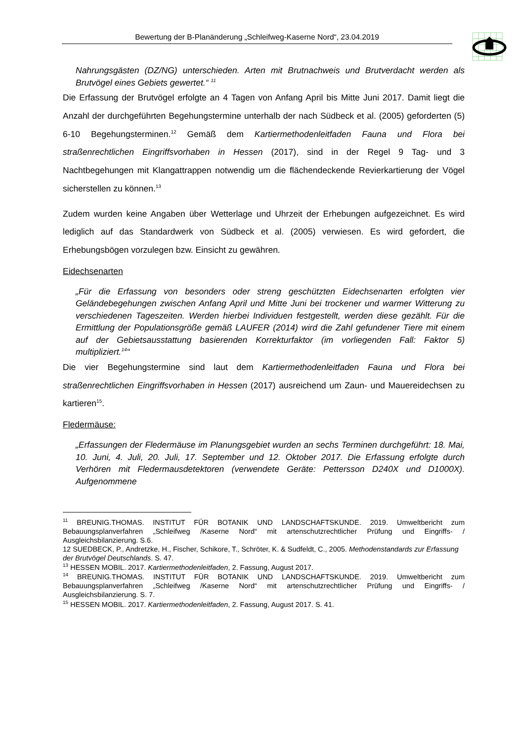Bewertung der B-Planänderung „Schleifweg-Kaserne Nord“, 23.04.2019
Nahrungsgästen (DZ/NG) unterschieden. Arten mit Brutnachweis und Brutverdacht werden als Brutvögel eines Gebiets gewertet.“ <sup>11</sup>
Die Erfassung der Brutvögel erfolgte an 4 Tagen von Anfang April bis Mitte Juni 2017. Damit liegt die Anzahl der durchgeführten Begehungstermine unterhalb der nach Südbeck et al. (2005) geforderten (5) 6-10 Begehungsterminen.<sup>12</sup> Gemäß dem Kartiermethodenleitfaden Fauna und Flora bei straßenrechtlichen Eingriffsvorhaben in Hessen (2017), sind in der Regel 9 Tag- und 3 Nachtbegehungen mit Klangattrappen notwendig um die flächendeckende Revierkartierung der Vögel sicherstellen zu können.<sup>13</sup>
Zudem wurden keine Angaben über Wetterlage und Uhrzeit der Erhebungen aufgezeichnet. Es wird lediglich auf das Standardwerk von Südbeck et al. (2005) verwiesen. Es wird gefordert, die Erhebungsbögen vorzulegen bzw. Einsicht zu gewähren.
Eidechsenarten
„Für die Erfassung von besonders oder streng geschützten Eidechsenarten erfolgten vier Geländebegehungen zwischen Anfang April und Mitte Juni bei trockener und warmer Witterung zu verschiedenen Tageszeiten. Werden hierbei Individuen festgestellt, werden diese gezählt. Für die Ermittlung der Populationsgröße gemäß LAUFER (2014) wird die Zahl gefundener Tiere mit einem auf der Gebietsausstattung basierenden Korrekturfaktor (im vorliegenden Fall: Faktor 5) multipliziert.<sup>14</sup>“
Die vier Begehungstermine sind laut dem Kartiermethodenleitfaden Fauna und Flora bei straßenrechtlichen Eingriffsvorhaben in Hessen (2017) ausreichend um Zaun- und Mauereidechsen zu kartieren<sup>15</sup>.
Fledermäuse:
„Erfassungen der Fledermäuse im Planungsgebiet wurden an sechs Terminen durchgeführt: 18. Mai, 10. Juni, 4. Juli, 20. Juli, 17. September und 12. Oktober 2017. Die Erfassung erfolgte durch Verhören mit Fledermausdetektoren (verwendete Geräte: Pettersson D240X und D1000X). Aufgenommene
<sup>11</sup> BREUNIG.THOMAS. INSTITUT FÜR BOTANIK UND LANDSCHAFTSKUNDE. 2019. Umweltbericht zum Bebauungsplanverfahren „Schleifweg /Kaserne Nord“ mit artenschutzrechtlicher Prüfung und Eingriffs- / Ausgleichsbilanzierung. S.6.
12 SUEDBECK, P., Andretzke, H., Fischer, Schikore, T., Schröter, K. & Sudfeldt, C., 2005. Methodenstandards zur Erfassung der Brutvögel Deutschlands. S. 47.
<sup>13</sup> HESSEN MOBIL. 2017. Kartiermethodenleitfaden, 2. Fassung, August 2017.
<sup>14</sup> BREUNIG.THOMAS. INSTITUT FÜR BOTANIK UND LANDSCHAFTSKUNDE. 2019. Umweltbericht zum Bebauungsplanverfahren „Schleifweg /Kaserne Nord“ mit artenschutzrechtlicher Prüfung und Eingriffs- / Ausgleichsbilanzierung. S. 7.
<sup>15</sup> HESSEN MOBIL. 2017. Kartiermethodenleitfaden, 2. Fassung, August 2017. S. 41.